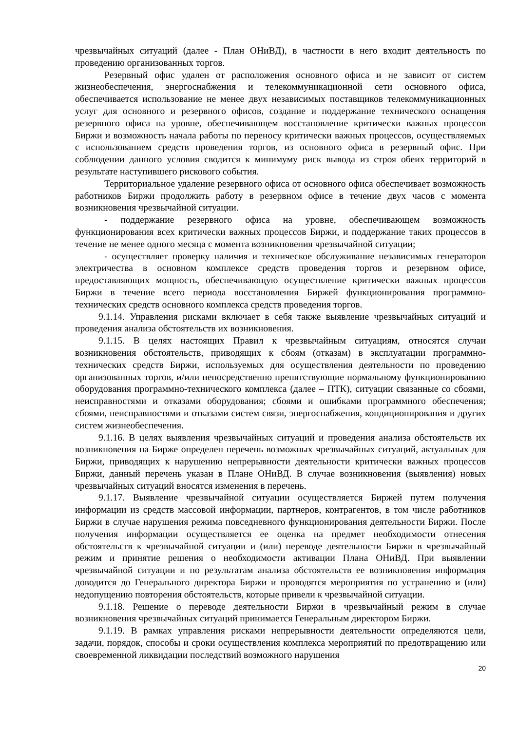чрезвычайных ситуаций (далее - План ОНиВД), в частности в него входит деятельность по проведению организованных торгов.
Резервный офис удален от расположения основного офиса и не зависит от систем жизнеобеспечения, энергоснабжения и телекоммуникационной сети основного офиса, обеспечивается использование не менее двух независимых поставщиков телекоммуникационных услуг для основного и резервного офисов, создание и поддержание технического оснащения резервного офиса на уровне, обеспечивающем восстановление критически важных процессов Биржи и возможность начала работы по переносу критически важных процессов, осуществляемых с использованием средств проведения торгов, из основного офиса в резервный офис. При соблюдении данного условия сводится к минимуму риск вывода из строя обеих территорий в результате наступившего рискового события.
Территориальное удаление резервного офиса от основного офиса обеспечивает возможность работников Биржи продолжить работу в резервном офисе в течение двух часов с момента возникновения чрезвычайной ситуации.
- поддержание резервного офиса на уровне, обеспечивающем возможность функционирования всех критически важных процессов Биржи, и поддержание таких процессов в течение не менее одного месяца с момента возникновения чрезвычайной ситуации;
- осуществляет проверку наличия и техническое обслуживание независимых генераторов электричества в основном комплексе средств проведения торгов и резервном офисе, предоставляющих мощность, обеспечивающую осуществление критически важных процессов Биржи в течение всего периода восстановления Биржей функционирования программно-технических средств основного комплекса средств проведения торгов.
9.1.14. Управления рисками включает в себя также выявление чрезвычайных ситуаций и проведения анализа обстоятельств их возникновения.
9.1.15. В целях настоящих Правил к чрезвычайным ситуациям, относятся случаи возникновения обстоятельств, приводящих к сбоям (отказам) в эксплуатации программно-технических средств Биржи, используемых для осуществления деятельности по проведению организованных торгов, и/или непосредственно препятствующие нормальному функционированию оборудования программно-технического комплекса (далее – ПТК), ситуации связанные со сбоями, неисправностями и отказами оборудования; сбоями и ошибками программного обеспечения; сбоями, неисправностями и отказами систем связи, энергоснабжения, кондиционирования и других систем жизнеобеспечения.
9.1.16. В целях выявления чрезвычайных ситуаций и проведения анализа обстоятельств их возникновения на Бирже определен перечень возможных чрезвычайных ситуаций, актуальных для Биржи, приводящих к нарушению непрерывности деятельности критически важных процессов Биржи, данный перечень указан в Плане ОНиВД. В случае возникновения (выявления) новых чрезвычайных ситуаций вносятся изменения в перечень.
9.1.17. Выявление чрезвычайной ситуации осуществляется Биржей путем получения информации из средств массовой информации, партнеров, контрагентов, в том числе работников Биржи в случае нарушения режима повседневного функционирования деятельности Биржи. После получения информации осуществляется ее оценка на предмет необходимости отнесения обстоятельств к чрезвычайной ситуации и (или) переводе деятельности Биржи в чрезвычайный режим и принятие решения о необходимости активации Плана ОНиВД. При выявлении чрезвычайной ситуации и по результатам анализа обстоятельств ее возникновения информация доводится до Генерального директора Биржи и проводятся мероприятия по устранению и (или) недопущению повторения обстоятельств, которые привели к чрезвычайной ситуации.
9.1.18. Решение о переводе деятельности Биржи в чрезвычайный режим в случае возникновения чрезвычайных ситуаций принимается Генеральным директором Биржи.
9.1.19. В рамках управления рисками непрерывности деятельности определяются цели, задачи, порядок, способы и сроки осуществления комплекса мероприятий по предотвращению или своевременной ликвидации последствий возможного нарушения
20